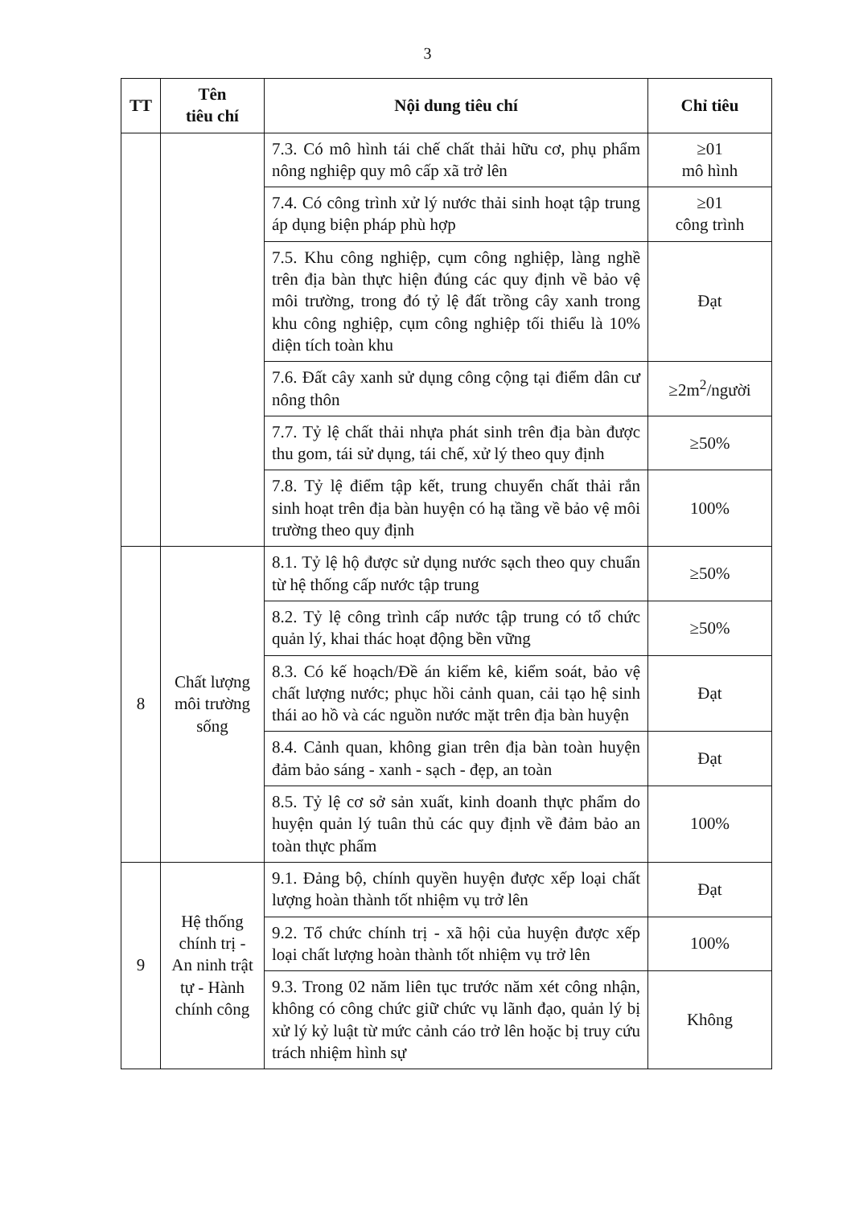3
| TT | Tên tiêu chí | Nội dung tiêu chí | Chỉ tiêu |
| --- | --- | --- | --- |
| | | 7.3. Có mô hình tái chế chất thải hữu cơ, phụ phẩm nông nghiệp quy mô cấp xã trở lên | ≥01 mô hình |
| | | 7.4. Có công trình xử lý nước thải sinh hoạt tập trung áp dụng biện pháp phù hợp | ≥01 công trình |
| | | 7.5. Khu công nghiệp, cụm công nghiệp, làng nghề trên địa bàn thực hiện đúng các quy định về bảo vệ môi trường, trong đó tỷ lệ đất trồng cây xanh trong khu công nghiệp, cụm công nghiệp tối thiểu là 10% diện tích toàn khu | Đạt |
| | | 7.6. Đất cây xanh sử dụng công cộng tại điểm dân cư nông thôn | ≥2m<sup>2</sup>/người |
| | | 7.7. Tỷ lệ chất thải nhựa phát sinh trên địa bàn được thu gom, tái sử dụng, tái chế, xử lý theo quy định | ≥50% |
| | | 7.8. Tỷ lệ điểm tập kết, trung chuyển chất thải rắn sinh hoạt trên địa bàn huyện có hạ tầng về bảo vệ môi trường theo quy định | 100% |
| 8 | Chất lượng môi trường sống | 8.1. Tỷ lệ hộ được sử dụng nước sạch theo quy chuẩn từ hệ thống cấp nước tập trung | ≥50% |
| | | 8.2. Tỷ lệ công trình cấp nước tập trung có tổ chức quản lý, khai thác hoạt động bền vững | ≥50% |
| | | 8.3. Có kế hoạch/Đề án kiểm kê, kiểm soát, bảo vệ chất lượng nước; phục hồi cảnh quan, cải tạo hệ sinh thái ao hồ và các nguồn nước mặt trên địa bàn huyện | Đạt |
| | | 8.4. Cảnh quan, không gian trên địa bàn toàn huyện đảm bảo sáng - xanh - sạch - đẹp, an toàn | Đạt |
| | | 8.5. Tỷ lệ cơ sở sản xuất, kinh doanh thực phẩm do huyện quản lý tuân thủ các quy định về đảm bảo an toàn thực phẩm | 100% |
| 9 | Hệ thống chính trị - An ninh trật tự - Hành chính công | 9.1. Đảng bộ, chính quyền huyện được xếp loại chất lượng hoàn thành tốt nhiệm vụ trở lên | Đạt |
| | | 9.2. Tổ chức chính trị - xã hội của huyện được xếp loại chất lượng hoàn thành tốt nhiệm vụ trở lên | 100% |
| | | 9.3. Trong 02 năm liên tục trước năm xét công nhận, không có công chức giữ chức vụ lãnh đạo, quản lý bị xử lý kỷ luật từ mức cảnh cáo trở lên hoặc bị truy cứu trách nhiệm hình sự | Không |